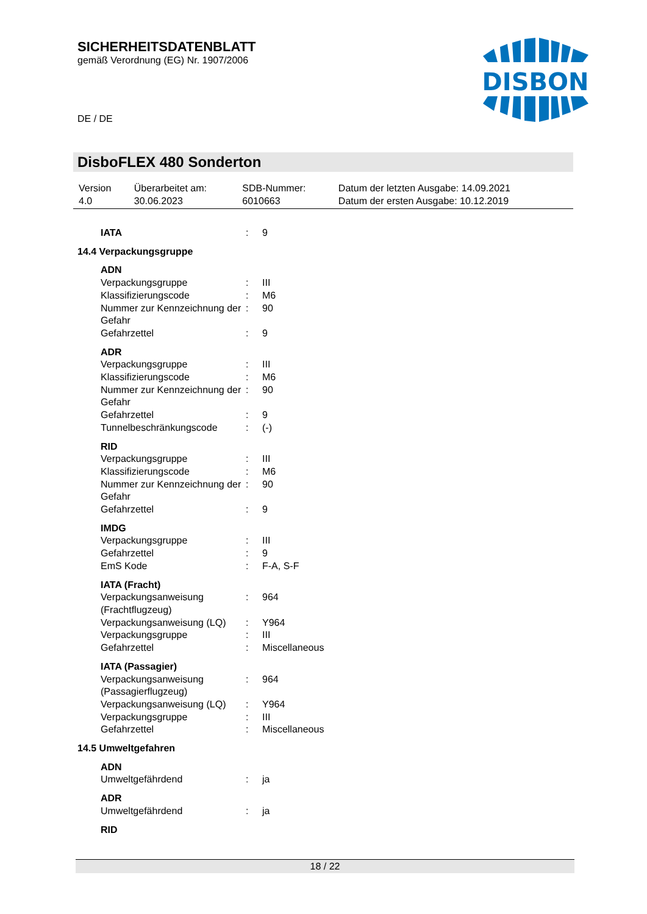SICHERHEITSDATENBLATT
gemäß Verordnung (EG) Nr. 1907/2006
DISBON
DE / DE
DisboFLEX 480 Sonderton
| Version 4.0 | Überarbeitet am: 30.06.2023 | SDB-Nummer: 6010663 | Datum der letzten Ausgabe: 14.09.2021 Datum der ersten Ausgabe: 10.12.2019 |
| IATA | : | 9 |
| 14.4 Verpackungsgruppe | | |
| ADN | | |
| Verpackungsgruppe | : | III |
| Klassifizierungscode | : | M6 |
| Nummer zur Kennzeichnung der Gefahr | : | 90 |
| Gefahrzettel | : | 9 |
| ADR | | |
| Verpackungsgruppe | : | III |
| Klassifizierungscode | : | M6 |
| Nummer zur Kennzeichnung der Gefahr | : | 90 |
| Gefahrzettel | : | 9 |
| Tunnelbeschränkungscode | : | (-) |
| RID | | |
| Verpackungsgruppe | : | III |
| Klassifizierungscode | : | M6 |
| Nummer zur Kennzeichnung der Gefahr | : | 90 |
| Gefahrzettel | : | 9 |
| IMDG | | |
| Verpackungsgruppe | : | III |
| Gefahrzettel | : | 9 |
| EmS Kode | : | F-A, S-F |
| IATA (Fracht) | | |
| Verpackungsanweisung (Frachtflugzeug) | : | 964 |
| Verpackungsanweisung (LQ) | : | Y964 |
| Verpackungsgruppe | : | III |
| Gefahrzettel | : | Miscellaneous |
| IATA (Passagier) | | |
| Verpackungsanweisung (Passagierflugzeug) | : | 964 |
| Verpackungsanweisung (LQ) | : | Y964 |
| Verpackungsgruppe | : | III |
| Gefahrzettel | : | Miscellaneous |
| 14.5 Umweltgefahren | | |
| ADN | | |
| Umweltgefährdend | : | ja |
| ADR | | |
| Umweltgefährdend | : | ja |
| RID | | |
18 / 22